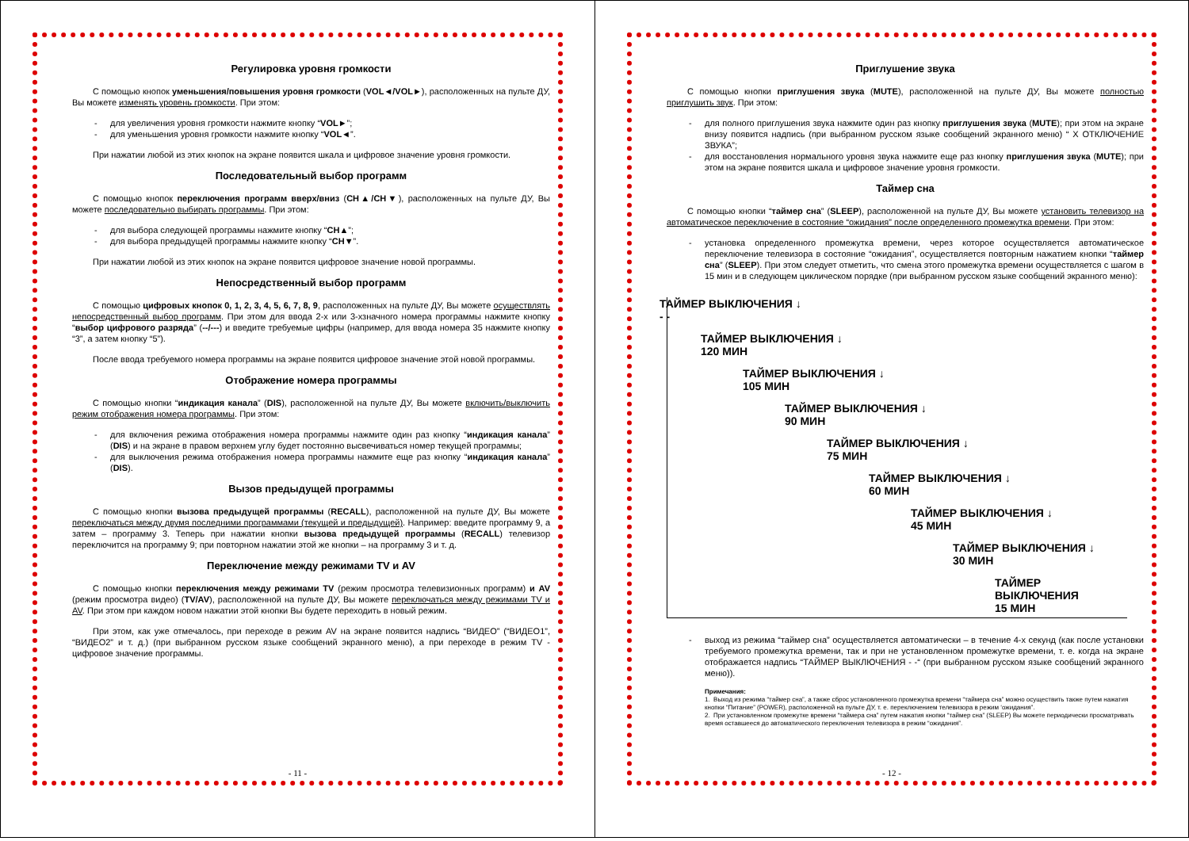Регулировка уровня громкости
С помощью кнопок уменьшения/повышения уровня громкости (VOL◄/VOL►), расположенных на пульте ДУ, Вы можете изменять уровень громкости. При этом:
- для увеличения уровня громкости нажмите кнопку “VOL►”;
- для уменьшения уровня громкости нажмите кнопку “VOL◄”.
При нажатии любой из этих кнопок на экране появится шкала и цифровое значение уровня громкости.
Последовательный выбор программ
С помощью кнопок переключения программ вверх/вниз (CH▲/CH▼), расположенных на пульте ДУ, Вы можете последовательно выбирать программы. При этом:
- для выбора следующей программы нажмите кнопку “CH▲”;
- для выбора предыдущей программы нажмите кнопку “CH▼”.
При нажатии любой из этих кнопок на экране появится цифровое значение новой программы.
Непосредственный выбор программ
С помощью цифровых кнопок 0, 1, 2, 3, 4, 5, 6, 7, 8, 9, расположенных на пульте ДУ, Вы можете осуществлять непосредственный выбор программ. При этом для ввода 2-х или 3-хзначного номера программы нажмите кнопку “выбор цифрового разряда” (--/---) и введите требуемые цифры (например, для ввода номера 35 нажмите кнопку “3”, а затем кнопку “5”).
После ввода требуемого номера программы на экране появится цифровое значение этой новой программы.
Отображение номера программы
С помощью кнопки “индикация канала” (DIS), расположенной на пульте ДУ, Вы можете включить/выключить режим отображения номера программы. При этом:
- для включения режима отображения номера программы нажмите один раз кнопку “индикация канала” (DIS) и на экране в правом верхнем углу будет постоянно высвечиваться номер текущей программы;
- для выключения режима отображения номера программы нажмите еще раз кнопку “индикация канала” (DIS).
Вызов предыдущей программы
С помощью кнопки вызова предыдущей программы (RECALL), расположенной на пульте ДУ, Вы можете переключаться между двумя последними программами (текущей и предыдущей). Например: введите программу 9, а затем – программу 3. Теперь при нажатии кнопки вызова предыдущей программы (RECALL) телевизор переключится на программу 9; при повторном нажатии этой же кнопки – на программу 3 и т. д.
Переключение между режимами TV и AV
С помощью кнопки переключения между режимами TV (режим просмотра телевизионных программ) и AV (режим просмотра видео) (TV/AV), расположенной на пульте ДУ, Вы можете переключаться между режимами TV и AV. При этом при каждом новом нажатии этой кнопки Вы будете переходить в новый режим.
При этом, как уже отмечалось, при переходе в режим AV на экране появится надпись “ВИДЕО” (“ВИДЕО1”, “ВИДЕО2” и т. д.) (при выбранном русском языке сообщений экранного меню), а при переходе в режим TV - цифровое значение программы.
- 11 -
Приглушение звука
С помощью кнопки приглушения звука (MUTE), расположенной на пульте ДУ, Вы можете полностью приглушить звук. При этом:
- для полного приглушения звука нажмите один раз кнопку приглушения звука (MUTE); при этом на экране внизу появится надпись (при выбранном русском языке сообщений экранного меню) “ Х ОТКЛЮЧЕНИЕ ЗВУКА”;
- для восстановления нормального уровня звука нажмите еще раз кнопку приглушения звука (MUTE); при этом на экране появится шкала и цифровое значение уровня громкости.
Таймер сна
С помощью кнопки “таймер сна” (SLEEP), расположенной на пульте ДУ, Вы можете установить телевизор на автоматическое переключение в состояние “ожидания” после определенного промежутка времени. При этом:
- установка определенного промежутка времени, через которое осуществляется автоматическое переключение телевизора в состояние “ожидания”, осуществляется повторным нажатием кнопки “таймер сна” (SLEEP). При этом следует отметить, что смена этого промежутка времени осуществляется с шагом в 15 мин и в следующем циклическом порядке (при выбранном русском языке сообщений экранного меню):
ТАЙМЕР ВЫКЛЮЧЕНИЯ ↓
- -
ТАЙМЕР ВЫКЛЮЧЕНИЯ ↓
120 МИН
ТАЙМЕР ВЫКЛЮЧЕНИЯ ↓
105 МИН
ТАЙМЕР ВЫКЛЮЧЕНИЯ ↓
90 МИН
ТАЙМЕР ВЫКЛЮЧЕНИЯ ↓
75 МИН
ТАЙМЕР ВЫКЛЮЧЕНИЯ ↓
60 МИН
ТАЙМЕР ВЫКЛЮЧЕНИЯ ↓
45 МИН
ТАЙМЕР ВЫКЛЮЧЕНИЯ ↓
30 МИН
ТАЙМЕР ВЫКЛЮЧЕНИЯ
15 МИН
- выход из режима “таймер сна” осуществляется автоматически – в течение 4-х секунд (как после установки требуемого промежутка времени, так и при не установленном промежутке времени, т. е. когда на экране отображается надпись “ТАЙМЕР ВЫКЛЮЧЕНИЯ - -“ (при выбранном русском языке сообщений экранного меню)).
Примечания:
1. Выход из режима “таймер сна”, а также сброс установленного промежутка времени “таймера сна” можно осуществить также путем нажатия кнопки “Питание” (POWER), расположенной на пульте ДУ, т. е. переключением телевизора в режим ‘ожидания”.
2. При установленном промежутке времени “таймера сна” путем нажатия кнопки “таймер сна” (SLEEP) Вы можете периодически просматривать время оставшееся до автоматического переключения телевизора в режим “ожидания”.
- 12 -